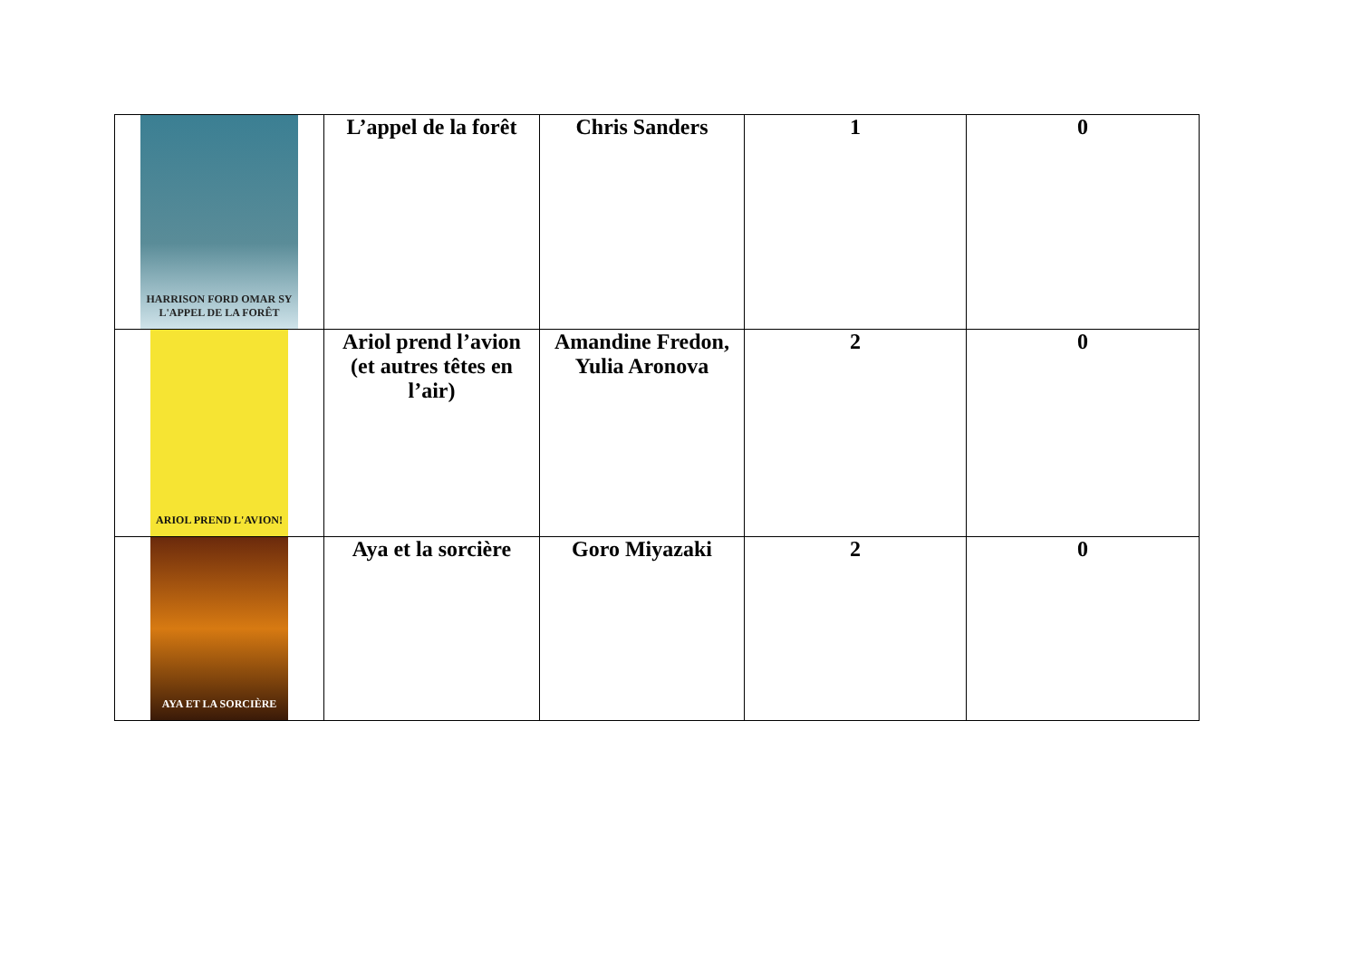| HARRISON FORD OMAR SY L'APPEL DE LA FORÊT | L’appel de la forêt | Chris Sanders | 1 | 0 |
| ARIOL PREND L'AVION! | Ariol prend l’avion (et autres têtes en l’air) | Amandine Fredon, Yulia Aronova | 2 | 0 |
| AYA ET LA SORCIÈRE | Aya et la sorcière | Goro Miyazaki | 2 | 0 |